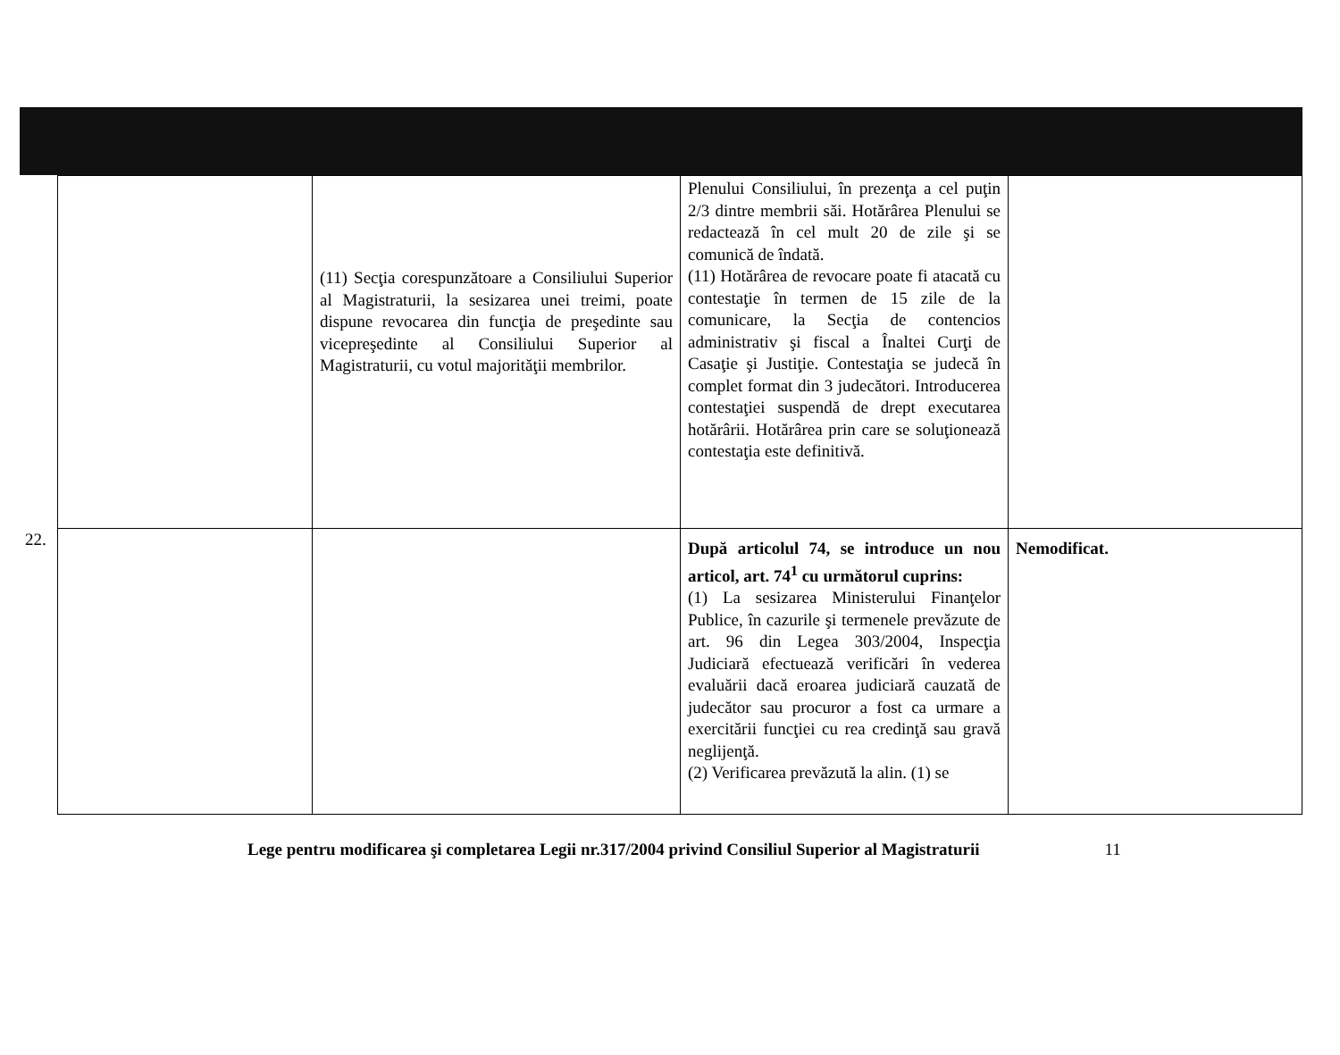| | | (11) Secţia corespunzătoare a Consiliului Superior al Magistraturii, la sesizarea unei treimi, poate dispune revocarea din funcţia de preşedinte sau vicepreşedinte al Consiliului Superior al Magistraturii, cu votul majorităţii membrilor. | Plenului Consiliului, în prezenţa a cel puţin 2/3 dintre membrii săi. Hotărârea Plenului se redactează în cel mult 20 de zile şi se comunică de îndată. (11) Hotărârea de revocare poate fi atacată cu contestaţie în termen de 15 zile de la comunicare, la Secţia de contencios administrativ şi fiscal a Înaltei Curţi de Casaţie şi Justiţie. Contestaţia se judecă în complet format din 3 judecători. Introducerea contestaţiei suspendă de drept executarea hotărârii. Hotărârea prin care se soluţionează contestaţia este definitivă. | |
| 22. | | | După articolul 74, se introduce un nou articol, art. 74<sup>1</sup> cu următorul cuprins: (1) La sesizarea Ministerului Finanţelor Publice, în cazurile şi termenele prevăzute de art. 96 din Legea 303/2004, Inspecţia Judiciară efectuează verificări în vederea evaluării dacă eroarea judiciară cauzată de judecător sau procuror a fost ca urmare a exercitării funcţiei cu rea credinţă sau gravă neglijenţă. (2) Verificarea prevăzută la alin. (1) se | Nemodificat. |
Lege pentru modificarea şi completarea Legii nr.317/2004 privind Consiliul Superior al Magistraturii 11